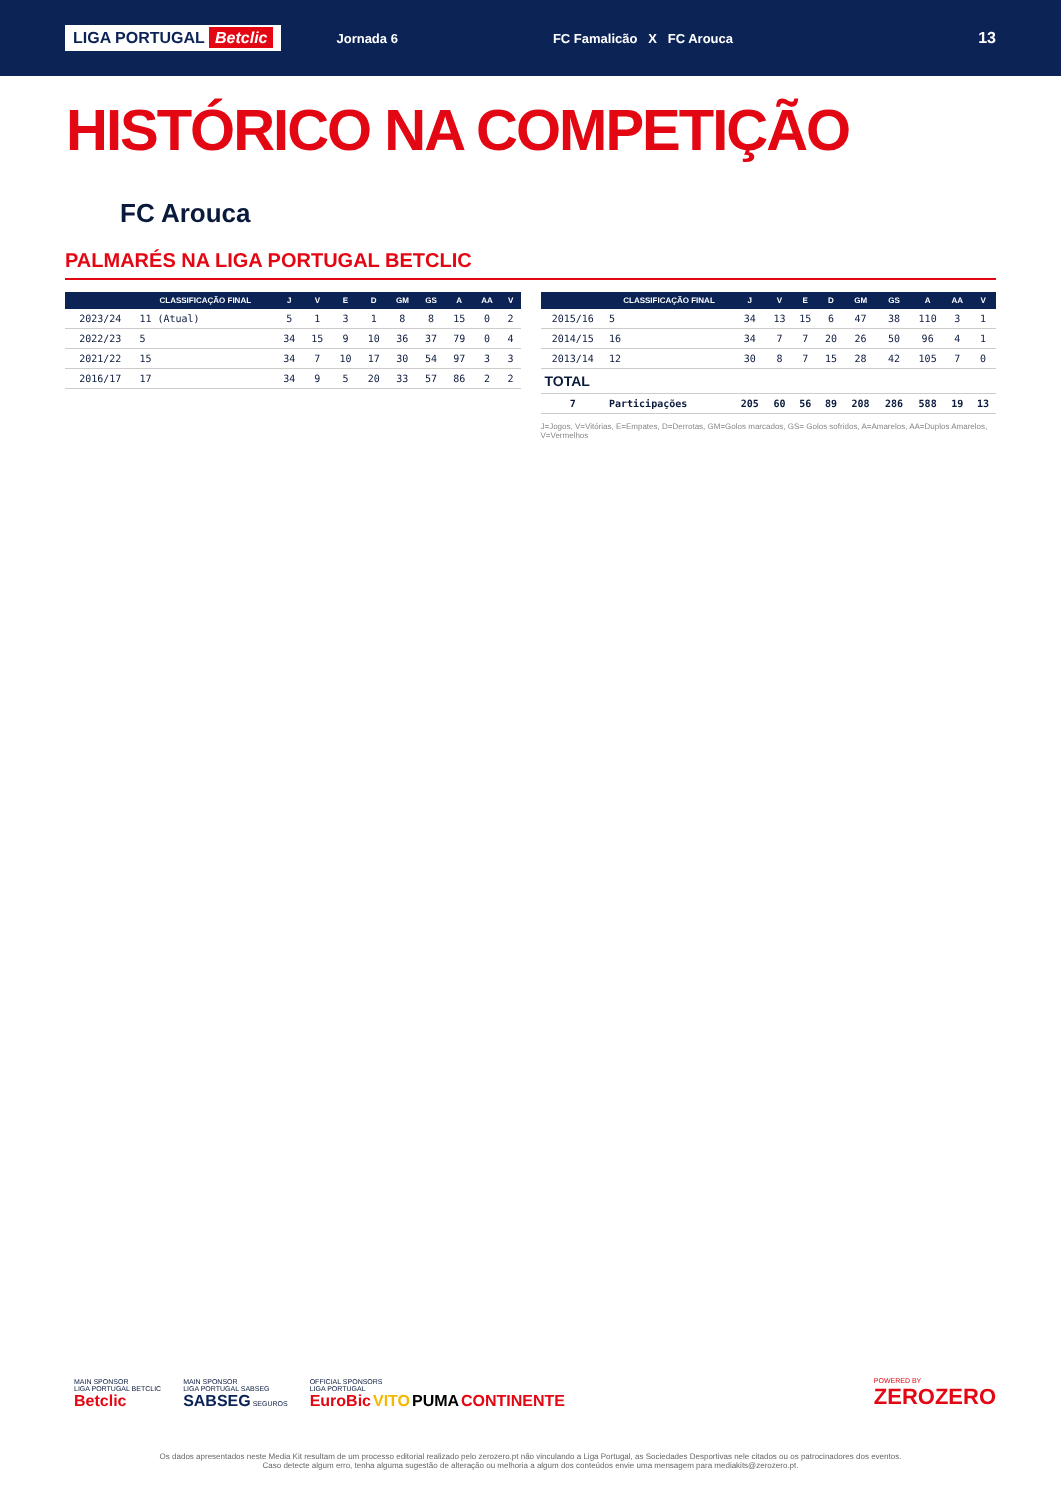LIGA PORTUGAL Betclic
Jornada 6 FC Famalicão X FC Arouca
13
HISTÓRICO NA COMPETIÇÃO
FC Arouca
PALMARÉS NA LIGA PORTUGAL BETCLIC
| | CLASSIFICAÇÃO FINAL | J | V | E | D | GM | GS | A | AA | V |
| --- | --- | --- | --- | --- | --- | --- | --- | --- | --- | --- |
| 2023/24 | 11 (Atual) | 5 | 1 | 3 | 1 | 8 | 8 | 15 | 0 | 2 |
| 2022/23 | 5 | 34 | 15 | 9 | 10 | 36 | 37 | 79 | 0 | 4 |
| 2021/22 | 15 | 34 | 7 | 10 | 17 | 30 | 54 | 97 | 3 | 3 |
| 2016/17 | 17 | 34 | 9 | 5 | 20 | 33 | 57 | 86 | 2 | 2 |
| | CLASSIFICAÇÃO FINAL | J | V | E | D | GM | GS | A | AA | V |
| --- | --- | --- | --- | --- | --- | --- | --- | --- | --- | --- |
| 2015/16 | 5 | 34 | 13 | 15 | 6 | 47 | 38 | 110 | 3 | 1 |
| 2014/15 | 16 | 34 | 7 | 7 | 20 | 26 | 50 | 96 | 4 | 1 |
| 2013/14 | 12 | 30 | 8 | 7 | 15 | 28 | 42 | 105 | 7 | 0 |
| TOTAL | | | | | | | | | | |
| 7 | Participações | 205 | 60 | 56 | 89 | 208 | 286 | 588 | 19 | 13 |
J=Jogos, V=Vitórias, E=Empates, D=Derrotas, GM=Golos marcados, GS= Golos sofridos, A=Amarelos, AA=Duplos Amarelos, V=Vermelhos
MAIN SPONSOR
LIGA PORTUGAL BETCLIC
Betclic
MAIN SPONSOR
LIGA PORTUGAL SABSEG
SABSEG SEGUROS
OFFICIAL SPONSORS
LIGA PORTUGAL
EuroBic VITO PUMA CONTINENTE
POWERED BY
ZEROZERO
Os dados apresentados neste Media Kit resultam de um processo editorial realizado pelo zerozero.pt não vinculando a Liga Portugal, as Sociedades Desportivas nele citados ou os patrocinadores dos eventos.
Caso detecte algum erro, tenha alguma sugestão de alteração ou melhoria a algum dos conteúdos envie uma mensagem para mediakits@zerozero.pt.